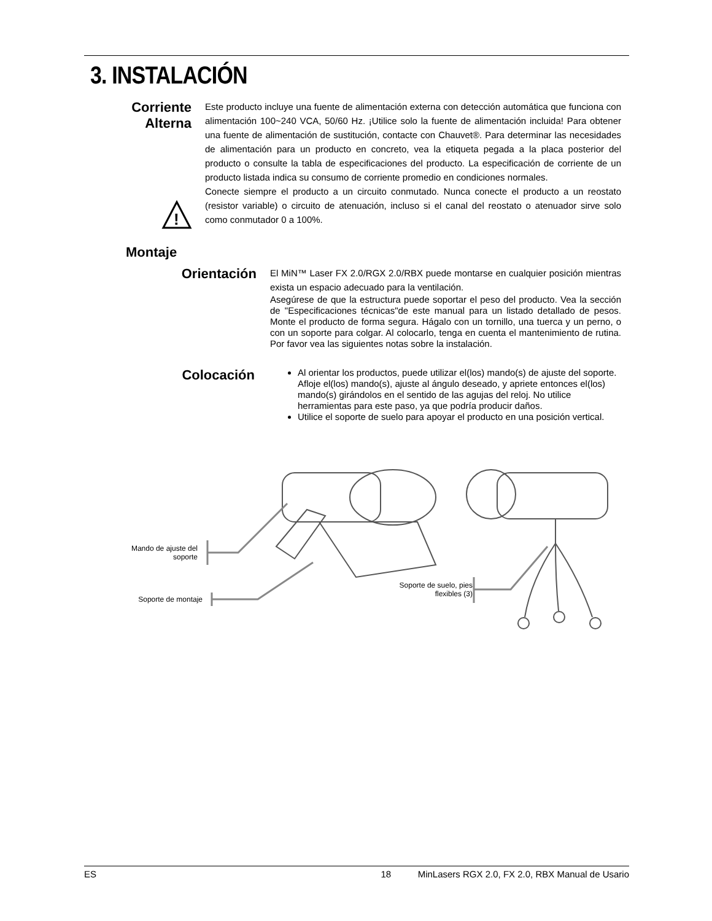3. INSTALACIÓN
Corriente
Alterna
Este producto incluye una fuente de alimentación externa con detección automática que funciona con alimentación 100~240 VCA, 50/60 Hz. ¡Utilice solo la fuente de alimentación incluida! Para obtener una fuente de alimentación de sustitución, contacte con Chauvet®. Para determinar las necesidades de alimentación para un producto en concreto, vea la etiqueta pegada a la placa posterior del producto o consulte la tabla de especificaciones del producto. La especificación de corriente de un producto listada indica su consumo de corriente promedio en condiciones normales.
Conecte siempre el producto a un circuito conmutado. Nunca conecte el producto a un reostato (resistor variable) o circuito de atenuación, incluso si el canal del reostato o atenuador sirve solo como conmutador 0 a 100%.
!
Montaje
Orientación
El MiN™ Laser FX 2.0/RGX 2.0/RBX puede montarse en cualquier posición mientras exista un espacio adecuado para la ventilación.
Asegúrese de que la estructura puede soportar el peso del producto. Vea la sección de "Especificaciones técnicas"de este manual para un listado detallado de pesos. Monte el producto de forma segura. Hágalo con un tornillo, una tuerca y un perno, o con un soporte para colgar. Al colocarlo, tenga en cuenta el mantenimiento de rutina. Por favor vea las siguientes notas sobre la instalación.
Colocación
Al orientar los productos, puede utilizar el(los) mando(s) de ajuste del soporte. Afloje el(los) mando(s), ajuste al ángulo deseado, y apriete entonces el(los) mando(s) girándolos en el sentido de las agujas del reloj. No utilice herramientas para este paso, ya que podría producir daños.
Utilice el soporte de suelo para apoyar el producto en una posición vertical.
Mando de ajuste del soporte
Soporte de montaje
Soporte de suelo, pies flexibles (3)
ES 18 MinLasers RGX 2.0, FX 2.0, RBX Manual de Usario